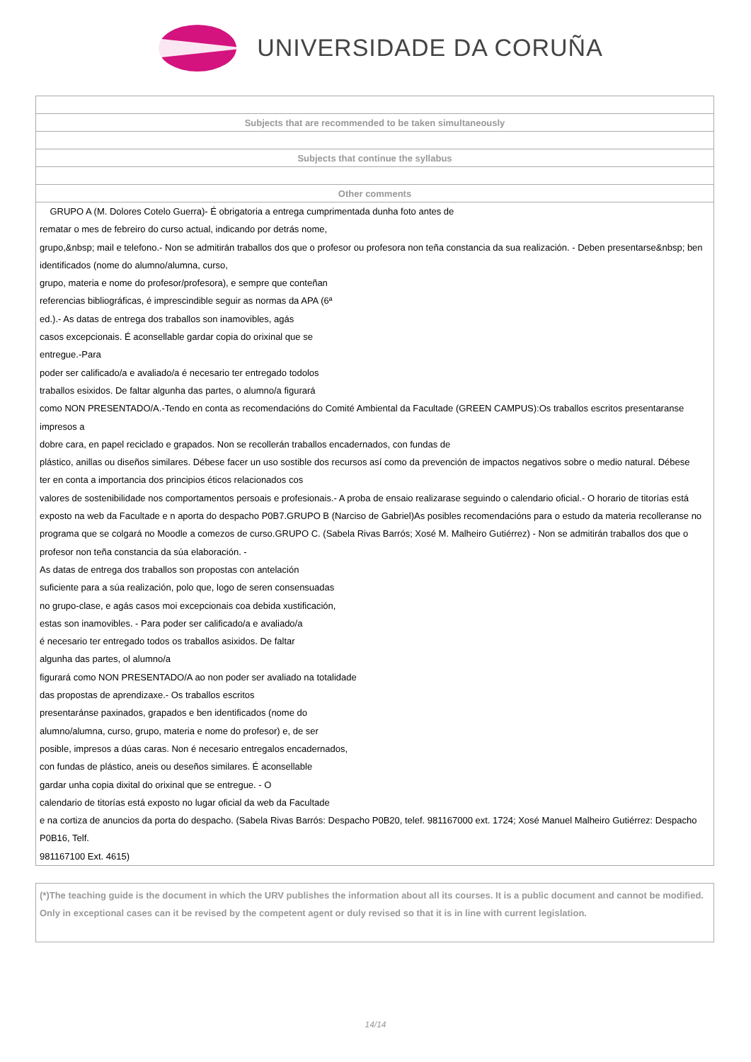UNIVERSIDADE DA CORUÑA
| Subjects that are recommended to be taken simultaneously |
| Subjects that continue the syllabus |
| Other comments |
| GRUPO A (M. Dolores Cotelo Guerra)- É obrigatoria a entrega cumprimentada dunha foto antes de rematar o mes de febreiro do curso actual, indicando por detrás nome, grupo,&nbsp; mail e telefono.- Non se admitirán traballos dos que o profesor ou profesora non teña constancia da sua realización. - Deben presentarse&nbsp; ben identificados (nome do alumno/alumna, curso, grupo, materia e nome do profesor/profesora), e sempre que conteñan referencias bibliográficas, é imprescindible seguir as normas da APA (6ª ed.).- As datas de entrega dos traballos son inamovibles, agás casos excepcionais. É aconsellable gardar copia do orixinal que se entregue.-Para poder ser calificado/a e avaliado/a é necesario ter entregado todolos traballos esixidos. De faltar algunha das partes, o alumno/a figurará como NON PRESENTADO/A.-Tendo en conta as recomendacións do Comité Ambiental da Facultade (GREEN CAMPUS):Os traballos escritos presentaranse impresos a dobre cara, en papel reciclado e grapados. Non se recollerán traballos encadernados, con fundas de plástico, anillas ou diseños similares. Débese facer un uso sostible dos recursos así como da prevención de impactos negativos sobre o medio natural. Débese ter en conta a importancia dos principios éticos relacionados cos valores de sostenibilidade nos comportamentos persoais e profesionais.- A proba de ensaio realizarase seguindo o calendario oficial.- O horario de titorías está exposto na web da Facultade e n aporta do despacho P0B7.GRUPO B (Narciso de Gabriel)As posibles recomendacións para o estudo da materia recolleranse no programa que se colgará no Moodle a comezos de curso.GRUPO C. (Sabela Rivas Barrós; Xosé M. Malheiro Gutiérrez) - Non se admitirán traballos dos que o profesor non teña constancia da súa elaboración. - As datas de entrega dos traballos son propostas con antelación suficiente para a súa realización, polo que, logo de seren consensuadas no grupo-clase, e agás casos moi excepcionais coa debida xustificación, estas son inamovibles. - Para poder ser calificado/a e avaliado/a é necesario ter entregado todos os traballos asixidos. De faltar algunha das partes, ol alumno/a figurará como NON PRESENTADO/A ao non poder ser avaliado na totalidade das propostas de aprendizaxe.- Os traballos escritos presentaránse paxinados, grapados e ben identificados (nome do alumno/alumna, curso, grupo, materia e nome do profesor) e, de ser posible, impresos a dúas caras. Non é necesario entregalos encadernados, con fundas de plástico, aneis ou deseños similares. É aconsellable gardar unha copia dixital do orixinal que se entregue. - O calendario de titorías está exposto no lugar oficial da web da Facultade e na cortiza de anuncios da porta do despacho. (Sabela Rivas Barrós: Despacho P0B20, telef. 981167000 ext. 1724; Xosé Manuel Malheiro Gutiérrez: Despacho P0B16, Telf. 981167100 Ext. 4615) |
(*)The teaching guide is the document in which the URV publishes the information about all its courses. It is a public document and cannot be modified. Only in exceptional cases can it be revised by the competent agent or duly revised so that it is in line with current legislation.
14/14